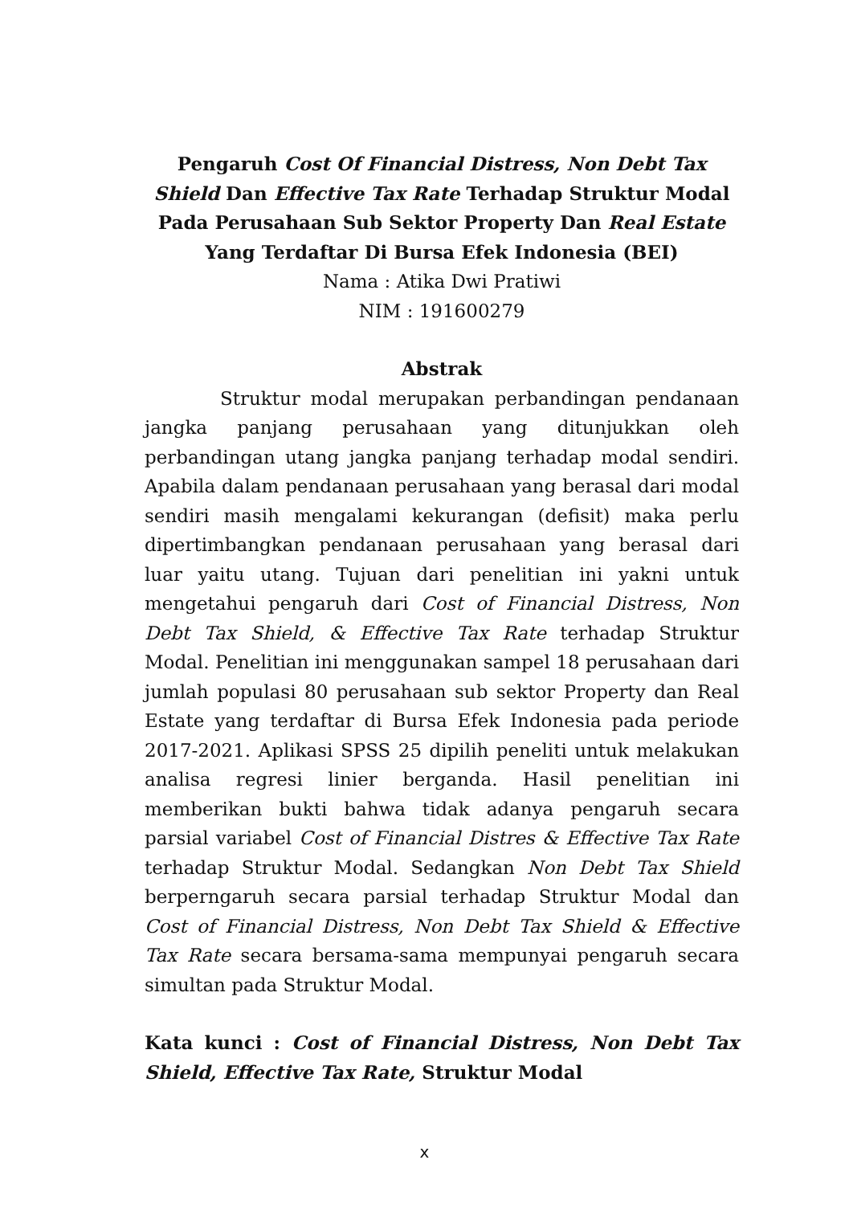Pengaruh Cost Of Financial Distress, Non Debt Tax Shield Dan Effective Tax Rate Terhadap Struktur Modal Pada Perusahaan Sub Sektor Property Dan Real Estate Yang Terdaftar Di Bursa Efek Indonesia (BEI)
Nama : Atika Dwi Pratiwi
NIM : 191600279
Abstrak
Struktur modal merupakan perbandingan pendanaan jangka panjang perusahaan yang ditunjukkan oleh perbandingan utang jangka panjang terhadap modal sendiri. Apabila dalam pendanaan perusahaan yang berasal dari modal sendiri masih mengalami kekurangan (defisit) maka perlu dipertimbangkan pendanaan perusahaan yang berasal dari luar yaitu utang. Tujuan dari penelitian ini yakni untuk mengetahui pengaruh dari Cost of Financial Distress, Non Debt Tax Shield, & Effective Tax Rate terhadap Struktur Modal. Penelitian ini menggunakan sampel 18 perusahaan dari jumlah populasi 80 perusahaan sub sektor Property dan Real Estate yang terdaftar di Bursa Efek Indonesia pada periode 2017-2021. Aplikasi SPSS 25 dipilih peneliti untuk melakukan analisa regresi linier berganda. Hasil penelitian ini memberikan bukti bahwa tidak adanya pengaruh secara parsial variabel Cost of Financial Distres & Effective Tax Rate terhadap Struktur Modal. Sedangkan Non Debt Tax Shield berperngaruh secara parsial terhadap Struktur Modal dan Cost of Financial Distress, Non Debt Tax Shield & Effective Tax Rate secara bersama-sama mempunyai pengaruh secara simultan pada Struktur Modal.
Kata kunci : Cost of Financial Distress, Non Debt Tax Shield, Effective Tax Rate, Struktur Modal
x